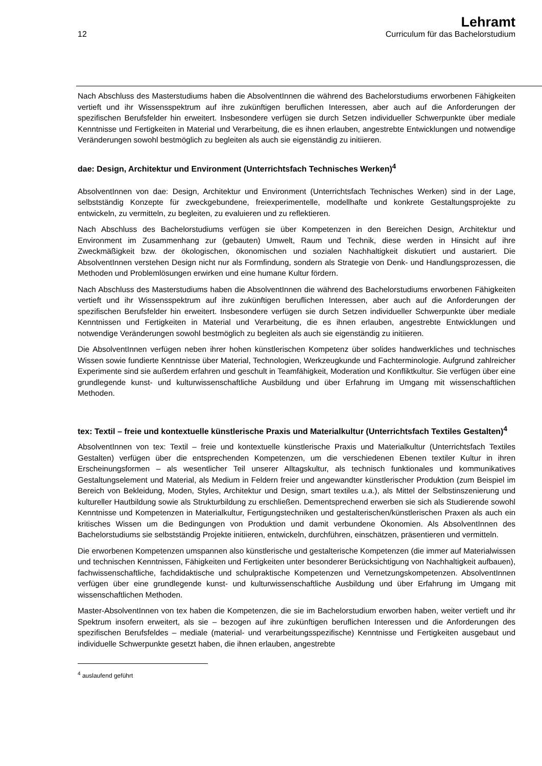12
Lehramt
Curriculum für das Bachelorstudium
Nach Abschluss des Masterstudiums haben die AbsolventInnen die während des Bachelorstudiums erworbenen Fähigkeiten vertieft und ihr Wissensspektrum auf ihre zukünftigen beruflichen Interessen, aber auch auf die Anforderungen der spezifischen Berufsfelder hin erweitert. Insbesondere verfügen sie durch Setzen individueller Schwerpunkte über mediale Kenntnisse und Fertigkeiten in Material und Verarbeitung, die es ihnen erlauben, angestrebte Entwicklungen und notwendige Veränderungen sowohl bestmöglich zu begleiten als auch sie eigenständig zu initiieren.
dae: Design, Architektur und Environment (Unterrichtsfach Technisches Werken)<sup>4</sup>
AbsolventInnen von dae: Design, Architektur und Environment (Unterrichtsfach Technisches Werken) sind in der Lage, selbstständig Konzepte für zweckgebundene, freiexperimentelle, modellhafte und konkrete Gestaltungsprojekte zu entwickeln, zu vermitteln, zu begleiten, zu evaluieren und zu reflektieren.
Nach Abschluss des Bachelorstudiums verfügen sie über Kompetenzen in den Bereichen Design, Architektur und Environment im Zusammenhang zur (gebauten) Umwelt, Raum und Technik, diese werden in Hinsicht auf ihre Zweckmäßigkeit bzw. der ökologischen, ökonomischen und sozialen Nachhaltigkeit diskutiert und austariert. Die AbsolventInnen verstehen Design nicht nur als Formfindung, sondern als Strategie von Denk- und Handlungsprozessen, die Methoden und Problemlösungen erwirken und eine humane Kultur fördern.
Nach Abschluss des Masterstudiums haben die AbsolventInnen die während des Bachelorstudiums erworbenen Fähigkeiten vertieft und ihr Wissensspektrum auf ihre zukünftigen beruflichen Interessen, aber auch auf die Anforderungen der spezifischen Berufsfelder hin erweitert. Insbesondere verfügen sie durch Setzen individueller Schwerpunkte über mediale Kenntnissen und Fertigkeiten in Material und Verarbeitung, die es ihnen erlauben, angestrebte Entwicklungen und notwendige Veränderungen sowohl bestmöglich zu begleiten als auch sie eigenständig zu initiieren.
Die AbsolventInnen verfügen neben ihrer hohen künstlerischen Kompetenz über solides handwerkliches und technisches Wissen sowie fundierte Kenntnisse über Material, Technologien, Werkzeugkunde und Fachterminologie. Aufgrund zahlreicher Experimente sind sie außerdem erfahren und geschult in Teamfähigkeit, Moderation und Konfliktkultur. Sie verfügen über eine grundlegende kunst- und kulturwissenschaftliche Ausbildung und über Erfahrung im Umgang mit wissenschaftlichen Methoden.
tex: Textil – freie und kontextuelle künstlerische Praxis und Materialkultur (Unterrichtsfach Textiles Gestalten)<sup>4</sup>
AbsolventInnen von tex: Textil – freie und kontextuelle künstlerische Praxis und Materialkultur (Unterrichtsfach Textiles Gestalten) verfügen über die entsprechenden Kompetenzen, um die verschiedenen Ebenen textiler Kultur in ihren Erscheinungsformen – als wesentlicher Teil unserer Alltagskultur, als technisch funktionales und kommunikatives Gestaltungselement und Material, als Medium in Feldern freier und angewandter künstlerischer Produktion (zum Beispiel im Bereich von Bekleidung, Moden, Styles, Architektur und Design, smart textiles u.a.), als Mittel der Selbstinszenierung und kultureller Hautbildung sowie als Strukturbildung zu erschließen. Dementsprechend erwerben sie sich als Studierende sowohl Kenntnisse und Kompetenzen in Materialkultur, Fertigungstechniken und gestalterischen/künstlerischen Praxen als auch ein kritisches Wissen um die Bedingungen von Produktion und damit verbundene Ökonomien. Als AbsolventInnen des Bachelorstudiums sie selbstständig Projekte initiieren, entwickeln, durchführen, einschätzen, präsentieren und vermitteln.
Die erworbenen Kompetenzen umspannen also künstlerische und gestalterische Kompetenzen (die immer auf Materialwissen und technischen Kenntnissen, Fähigkeiten und Fertigkeiten unter besonderer Berücksichtigung von Nachhaltigkeit aufbauen), fachwissenschaftliche, fachdidaktische und schulpraktische Kompetenzen und Vernetzungskompetenzen. AbsolventInnen verfügen über eine grundlegende kunst- und kulturwissenschaftliche Ausbildung und über Erfahrung im Umgang mit wissenschaftlichen Methoden.
Master-AbsolventInnen von tex haben die Kompetenzen, die sie im Bachelorstudium erworben haben, weiter vertieft und ihr Spektrum insofern erweitert, als sie – bezogen auf ihre zukünftigen beruflichen Interessen und die Anforderungen des spezifischen Berufsfeldes – mediale (material- und verarbeitungsspezifische) Kenntnisse und Fertigkeiten ausgebaut und individuelle Schwerpunkte gesetzt haben, die ihnen erlauben, angestrebte
<sup>4</sup> auslaufend geführt